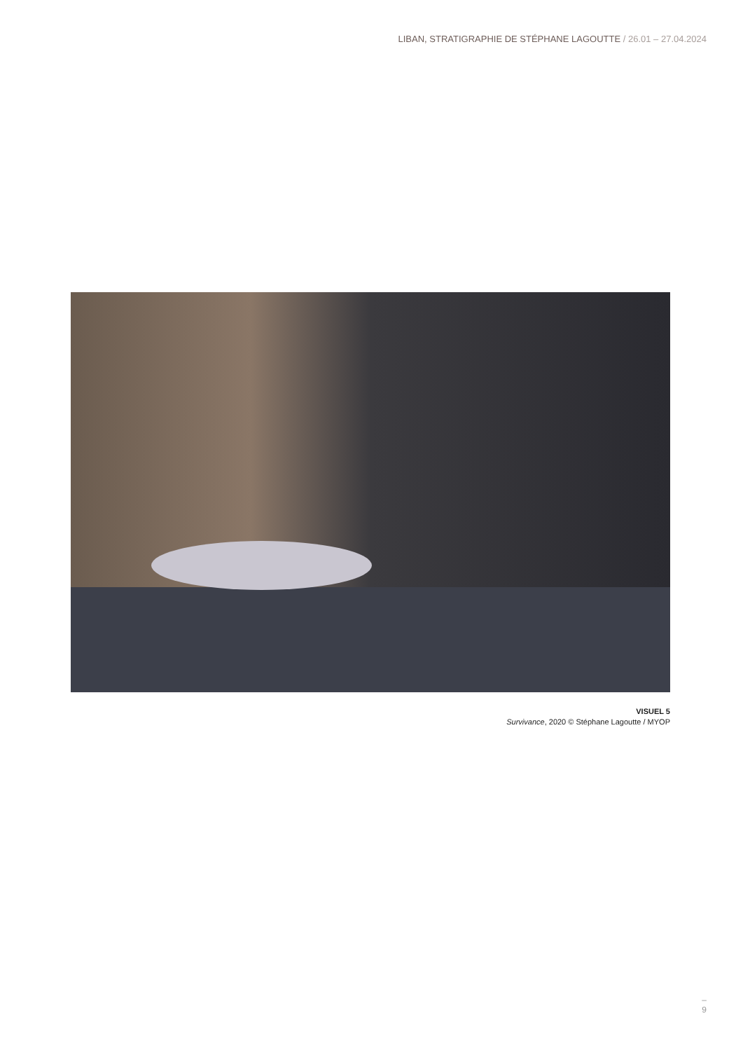LIBAN, STRATIGRAPHIE DE STÉPHANE LAGOUTTE / 26.01 – 27.04.2024
VISUEL 5
Survivance, 2020 © Stéphane Lagoutte / MYOP
–
9